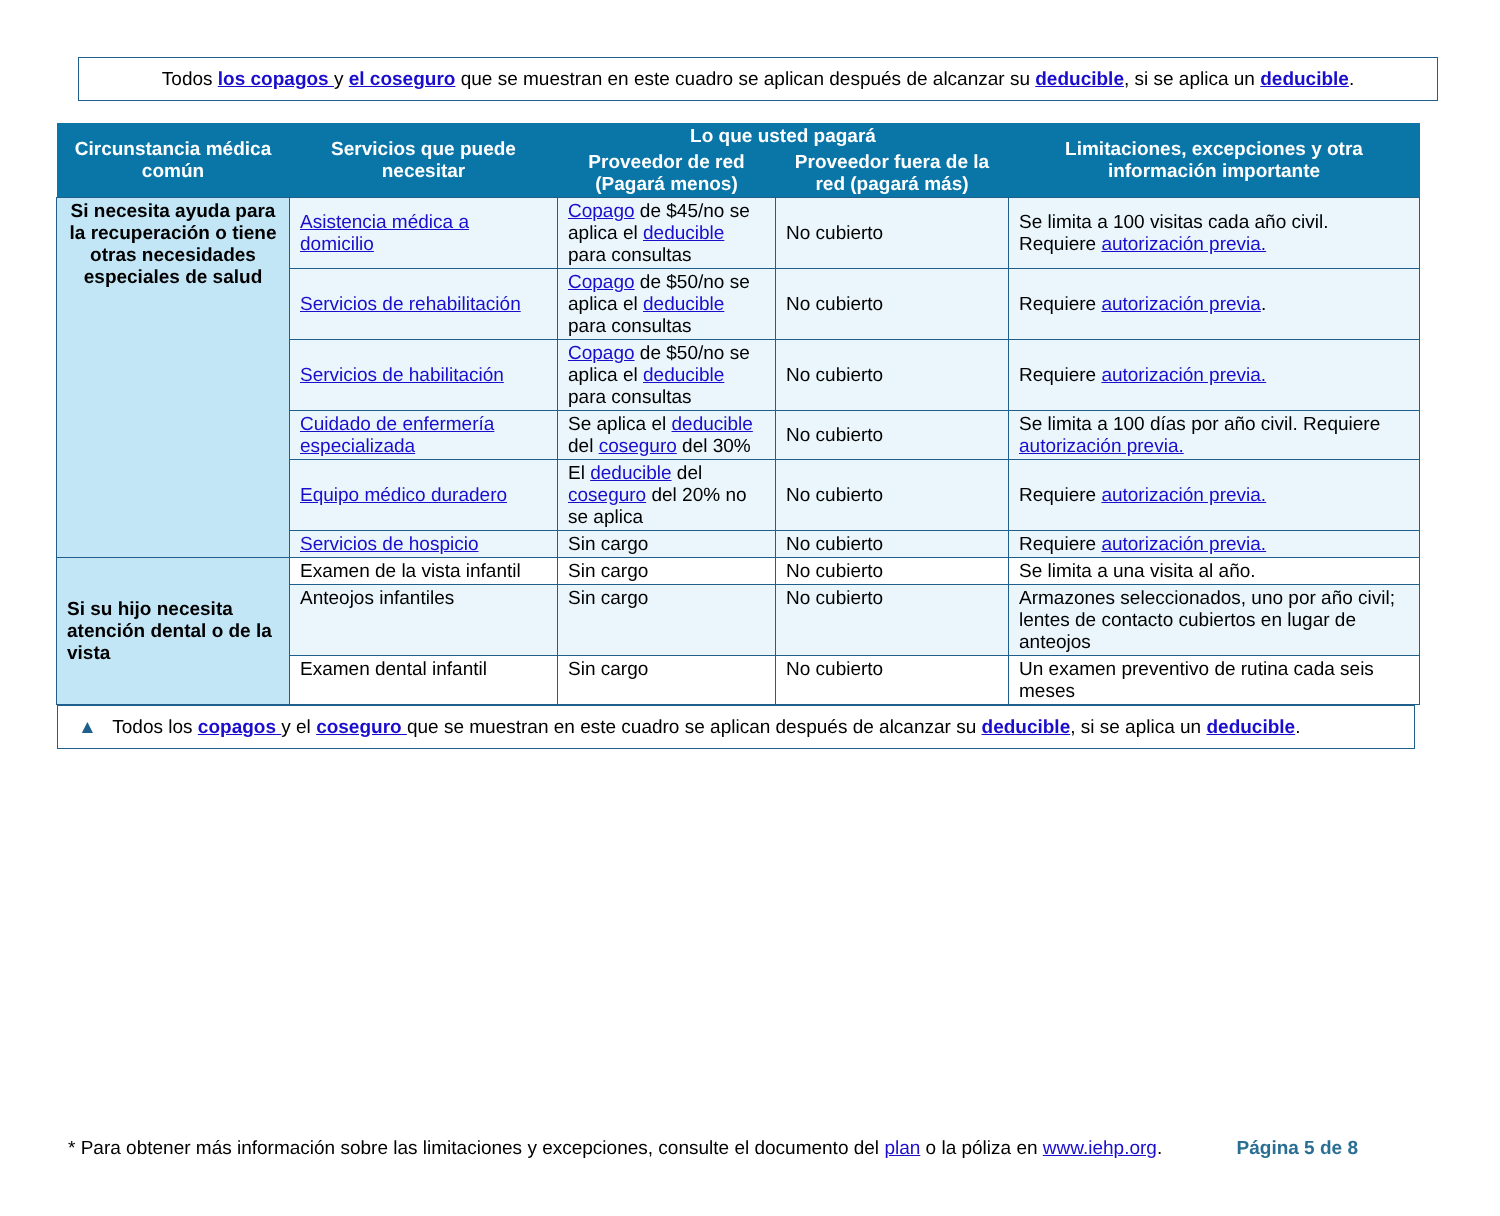Todos los copagos y el coseguro que se muestran en este cuadro se aplican después de alcanzar su deducible, si se aplica un deducible.
| Circunstancia médica común | Servicios que puede necesitar | Lo que usted pagará | | Limitaciones, excepciones y otra información importante |
| --- | --- | --- | --- | --- |
| | | Proveedor de red (Pagará menos) | Proveedor fuera de la red (pagará más) | |
| Si necesita ayuda para la recuperación o tiene otras necesidades especiales de salud | Asistencia médica a domicilio | Copago de $45/no se aplica el deducible para consultas | No cubierto | Se limita a 100 visitas cada año civil. Requiere autorización previa. |
| | Servicios de rehabilitación | Copago de $50/no se aplica el deducible para consultas | No cubierto | Requiere autorización previa . |
| | Servicios de habilitación | Copago de $50/no se aplica el deducible para consultas | No cubierto | Requiere autorización previa. |
| | Cuidado de enfermería especializada | Se aplica el deducible del coseguro del 30% | No cubierto | Se limita a 100 días por año civil. Requiere autorización previa. |
| | Equipo médico duradero | El deducible del coseguro del 20% no se aplica | No cubierto | Requiere autorización previa. |
| | Servicios de hospicio | Sin cargo | No cubierto | Requiere autorización previa. |
| Si su hijo necesita atención dental o de la vista | Examen de la vista infantil | Sin cargo | No cubierto | Se limita a una visita al año. |
| | Anteojos infantiles | Sin cargo | No cubierto | Armazones seleccionados, uno por año civil; lentes de contacto cubiertos en lugar de anteojos |
| | Examen dental infantil | Sin cargo | No cubierto | Un examen preventivo de rutina cada seis meses |
▲ Todos los copagos y el coseguro que se muestran en este cuadro se aplican después de alcanzar su deducible, si se aplica un deducible.
* Para obtener más información sobre las limitaciones y excepciones, consulte el documento del plan o la póliza en www.iehp.org. Página 5 de 8